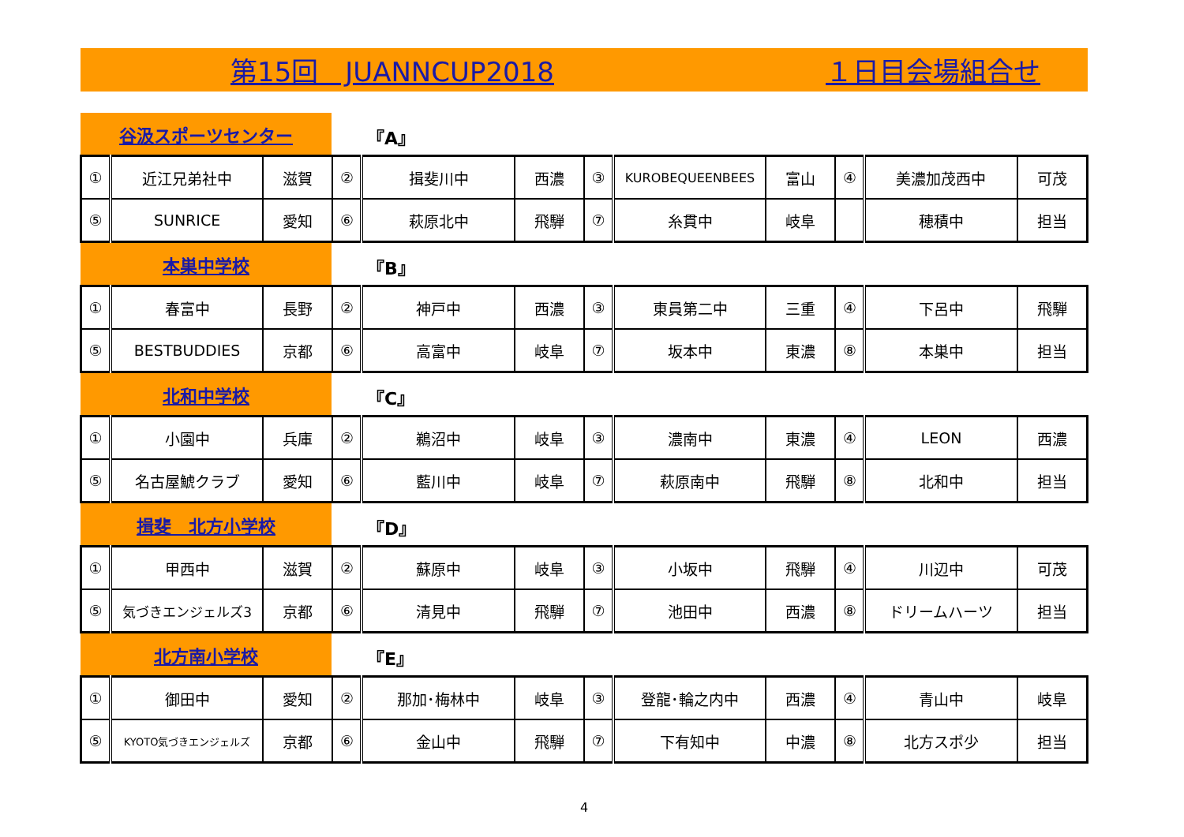第15回　JUANNCUP2018 １日目会場組合せ
谷汲スポーツセンター
『A』
| ① | 近江兄弟社中 | 滋賀 | ② | 揖斐川中 | 西濃 | ③ | KUROBEQUEENBEES | 富山 | ④ | 美濃加茂西中 | 可茂 |
| ⑤ | SUNRICE | 愛知 | ⑥ | 萩原北中 | 飛騨 | ⑦ | 糸貫中 | 岐阜 | | 穂積中 | 担当 |
本巣中学校
『B』
| ① | 春富中 | 長野 | ② | 神戸中 | 西濃 | ③ | 東員第二中 | 三重 | ④ | 下呂中 | 飛騨 |
| ⑤ | BESTBUDDIES | 京都 | ⑥ | 高富中 | 岐阜 | ⑦ | 坂本中 | 東濃 | ⑧ | 本巣中 | 担当 |
北和中学校
『C』
| ① | 小園中 | 兵庫 | ② | 鵜沼中 | 岐阜 | ③ | 濃南中 | 東濃 | ④ | LEON | 西濃 |
| ⑤ | 名古屋鯱クラブ | 愛知 | ⑥ | 藍川中 | 岐阜 | ⑦ | 萩原南中 | 飛騨 | ⑧ | 北和中 | 担当 |
揖斐　北方小学校
『D』
| ① | 甲西中 | 滋賀 | ② | 蘇原中 | 岐阜 | ③ | 小坂中 | 飛騨 | ④ | 川辺中 | 可茂 |
| ⑤ | 気づきエンジェルズ3 | 京都 | ⑥ | 清見中 | 飛騨 | ⑦ | 池田中 | 西濃 | ⑧ | ドリームハーツ | 担当 |
北方南小学校
『E』
| ① | 御田中 | 愛知 | ② | 那加･梅林中 | 岐阜 | ③ | 登龍･輪之内中 | 西濃 | ④ | 青山中 | 岐阜 |
| ⑤ | KYOTO気づきエンジェルズ | 京都 | ⑥ | 金山中 | 飛騨 | ⑦ | 下有知中 | 中濃 | ⑧ | 北方スポ少 | 担当 |
4